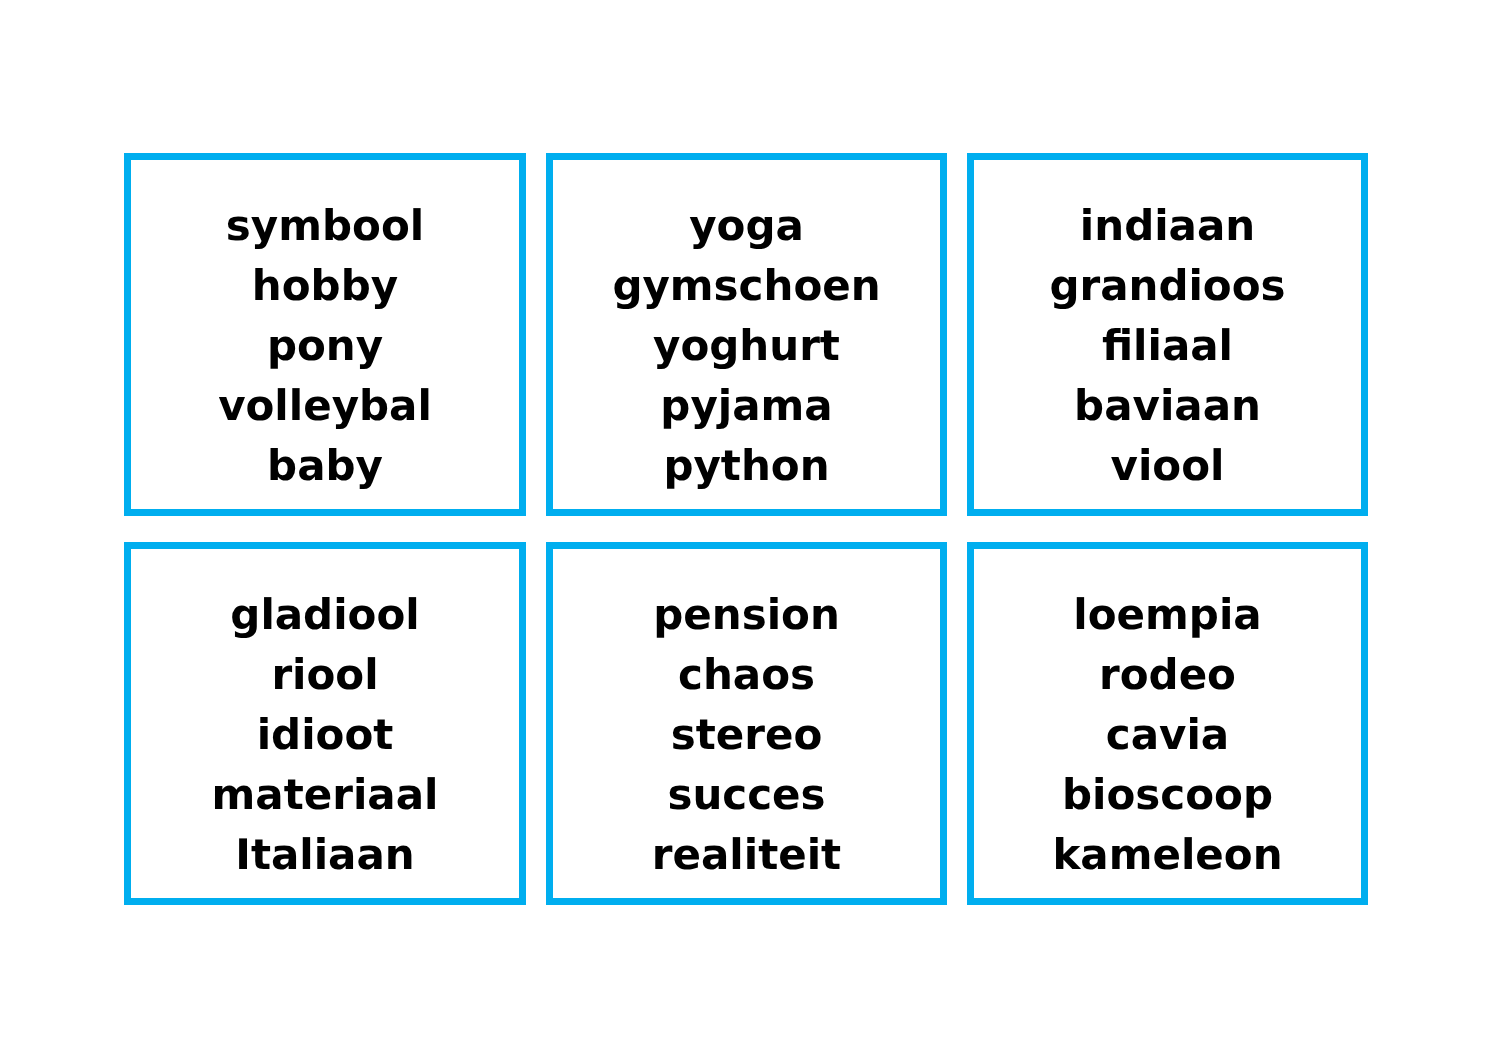symbool
hobby
pony
volleybal
baby
yoga
gymschoen
yoghurt
pyjama
python
indiaan
grandioos
filiaal
baviaan
viool
gladiool
riool
idioot
materiaal
Italiaan
pension
chaos
stereo
succes
realiteit
loempia
rodeo
cavia
bioscoop
kameleon